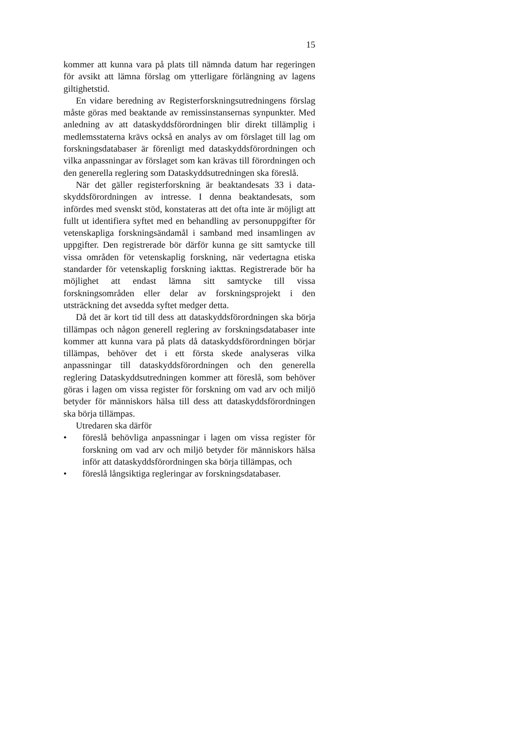15
kommer att kunna vara på plats till nämnda datum har rege­ringen för avsikt att lämna förslag om ytterligare förlängning av lagens giltighetstid.
En vidare beredning av Registerforskningsutredningens för­slag måste göras med beaktande av remissinstansernas syn­punkter. Med anledning av att dataskyddsförordningen blir direkt tillämplig i medlemsstaterna krävs också en analys av om förslaget till lag om forskningsdatabaser är förenligt med data­skyddsförordningen och vilka anpassningar av förslaget som kan krävas till förordningen och den generella reglering som Dataskyddsutredningen ska föreslå.
När det gäller registerforskning är beaktandesats 33 i data­skyddsförordningen av intresse. I denna beaktandesats, som infördes med svenskt stöd, konstateras att det ofta inte är möj­ligt att fullt ut identifiera syftet med en behandling av personuppgifter för vetenskapliga forskningsändamål i samband med insamlingen av uppgifter. Den registrerade bör därför kun­na ge sitt samtycke till vissa områden för vetenskaplig forsk­ning, när vedertagna etiska standarder för vetenskaplig forsk­ning iakttas. Registrerade bör ha möjlighet att endast lämna sitt samtycke till vissa forskningsområden eller delar av forsk­ningsprojekt i den utsträckning det avsedda syftet medger detta.
Då det är kort tid till dess att dataskyddsförordningen ska börja tillämpas och någon generell reglering av forsknings­databaser inte kommer att kunna vara på plats då dataskydds­förordningen börjar tillämpas, behöver det i ett första skede analyseras vilka anpassningar till dataskyddsförordningen och den generella reglering Dataskyddsutredningen kommer att föreslå, som behöver göras i lagen om vissa register för forsk­ning om vad arv och miljö betyder för människors hälsa till dess att dataskyddsförordningen ska börja tillämpas.
Utredaren ska därför
• föreslå behövliga anpassningar i lagen om vissa register för forskning om vad arv och miljö betyder för människors hälsa inför att dataskyddsförordningen ska börja tillämpas, och
• föreslå långsiktiga regleringar av forskningsdatabaser.